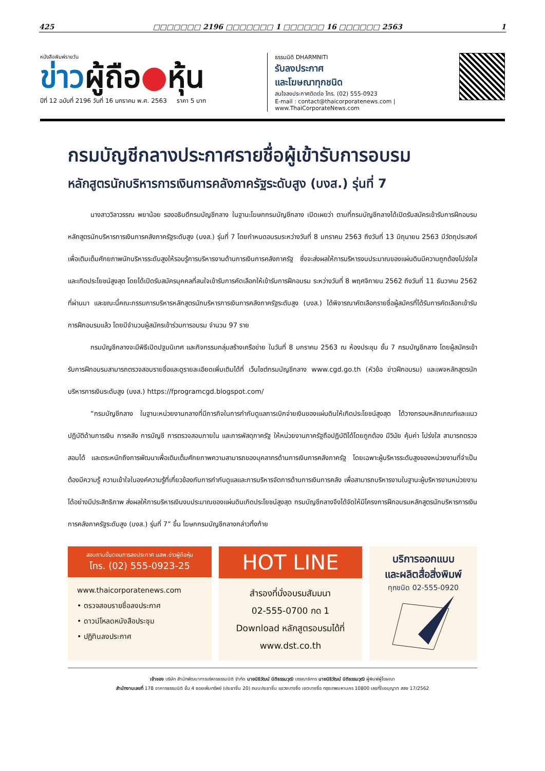425 □□□□□□□ 2196 □□□□□□□ 1 □□□□□□ 16 □□□□□□ 2563 1
หนังสือพิมพ์รายวัน
ข่าวผู้ถือ●หุ้น
ปีที่ 12 ฉบับที่ 2196 วันที่ 16 มกราคม พ.ศ. 2563 ราคา 5 บาท
ธรรมนิติ DHARMNITI
รับลงประกาศ
และโฆษณาทุกชนิด
สนใจลงประกาศติดต่อ โทร. (02) 555-0923
E-mail : contact@thaicorporatenews.com | www.ThaiCorporateNews.com
กรมบัญชีกลางประกาศรายชื่อผู้เข้ารับการอบรม
หลักสูตรนักบริหารการเงินการคลังภาครัฐระดับสูง (บงส.) รุ่นที่ 7
นางสาววิลาวรรณ พยาน้อย รองอธิบดีกรมบัญชีกลาง ในฐานะโฆษกกรมบัญชีกลาง เปิดเผยว่า ตามที่กรมบัญชีกลางได้เปิดรับสมัครเข้ารับการฝึกอบรมหลักสูตรนักบริหารการเงินการคลังภาครัฐระดับสูง (บงส.) รุ่นที่ 7 โดยกำหนดอบรมระหว่างวันที่ 8 มกราคม 2563 ถึงวันที่ 13 มิถุนายน 2563 มีวัตถุประสงค์เพื่อเติมเต็มศักยภาพนักบริหารระดับสูงให้รอบรู้การบริหารงานด้านการเงินการคลังภาครัฐ ซึ่งจะส่งผลให้การบริหารงบประมาณของแผ่นดินมีความถูกต้องโปร่งใส และเกิดประโยชน์สูงสุด โดยได้เปิดรับสมัครบุคคลที่สนใจเข้ารับการคัดเลือกให้เข้ารับการฝึกอบรม ระหว่างวันที่ 8 พฤศจิกายน 2562 ถึงวันที่ 11 ธันวาคม 2562 ที่ผ่านมา และขณะนี้คณะกรรมการบริหารหลักสูตรนักบริหารการเงินการคลังภาครัฐระดับสูง (บงส.) ได้พิจารณาคัดเลือกรายชื่อผู้สมัครที่ได้รับการคัดเลือกเข้ารับการฝึกอบรมแล้ว โดยมีจำนวนผู้สมัครเข้าร่วมการอบรม จำนวน 97 ราย
กรมบัญชีกลางจะมีพิธีเปิดปฐมนิเทศ และกิจกรรมกลุ่มสร้างเครือข่าย ในวันที่ 8 มกราคม 2563 ณ ห้องประชุม ชั้น 7 กรมบัญชีกลาง โดยผู้สมัครเข้ารับการฝึกอบรมสามารถตรวจสอบรายชื่อและดูรายละเอียดเพิ่มเติมได้ที่ เว็บไซต์กรมบัญชีกลาง www.cgd.go.th (หัวข้อ ข่าวฝึกอบรม) และเพจหลักสูตรนักบริหารการเงินระดับสูง (บงส.) https://fprogramcgd.blogspot.com/
“กรมบัญชีกลาง ในฐานะหน่วยงานกลางที่มีภารกิจในการกำกับดูแลการเบิกจ่ายเงินของแผ่นดินให้เกิดประโยชน์สูงสุด ได้วางกรอบหลักเกณฑ์และแนวปฏิบัติด้านการเงิน การคลัง การบัญชี การตรวจสอบภายใน และการพัสดุภาครัฐ ให้หน่วยงานภาครัฐถือปฏิบัติได้โดยถูกต้อง มีวินัย คุ้มค่า โปร่งใส สามารถตรวจสอบได้ และตระหนักถึงการพัฒนาเพื่อเติมเต็มศักยภาพความสามารถของบุคลากรด้านการเงินการคลังภาครัฐ โดยเฉพาะผู้บริหารระดับสูงของหน่วยงานที่จำเป็นต้องมีความรู้ ความเข้าใจในองค์ความรู้ที่เกี่ยวข้องกับการกำกับดูแลและการบริหารจัดการด้านการเงินการคลัง เพื่อสามารถบริหารงานในฐานะผู้บริหารงานหน่วยงานได้อย่างมีประสิทธิภาพ ส่งผลให้การบริหารเงินงบประมาณของแผ่นดินเกิดประโยชน์สูงสุด กรมบัญชีกลางจึงได้จัดให้มีโครงการฝึกอบรมหลักสูตรนักบริหารการเงินการคลังภาครัฐระดับสูง (บงส.) รุ่นที่ 7” ขึ้น โฆษกกรมบัญชีกลางกล่าวทิ้งท้าย
สอบถามขั้นตอนการลงประกาศ นสพ.ข่าวผู้ถือหุ้น
โทร. (02) 555-0923-25
www.thaicorporatenews.com
• ตรวจสอบรายชื่อลงประกาศ
• ดาวน์โหลดหนังสือประชุม
• ปฏิทินลงประกาศ
HOT LINE
สำรองที่นั่งอบรมสัมมนา
02-555-0700 กด 1
Download หลักสูตรอบรมได้ที่
www.dst.co.th
บริการออกแบบ
และผลิตสื่อสิ่งพิมพ์
ทุกชนิด 02-555-0920
เจ้าของ บริษัท สำนักพัฒนาการบริหารธรรมนิติ จำกัด นายนิธิวัฒน์ นิติธรรมวุฒิ บรรณาธิการ นายนิธิวัฒน์ นิติธรรมวุฒิ ผู้พิมพ์ผู้โฆษณา
สำนักงานเลขที่ 178 อาคารธรรมนิติ ชั้น 4 ซอยเพิ่มทรัพย์ (ประชาชื่น 20) ถนนประชาชื่น แขวงบางซื่อ เขตบางซื่อ กรุงเทพมหานคร 10800 เลขที่ใบอนุญาต สสช 17/2562